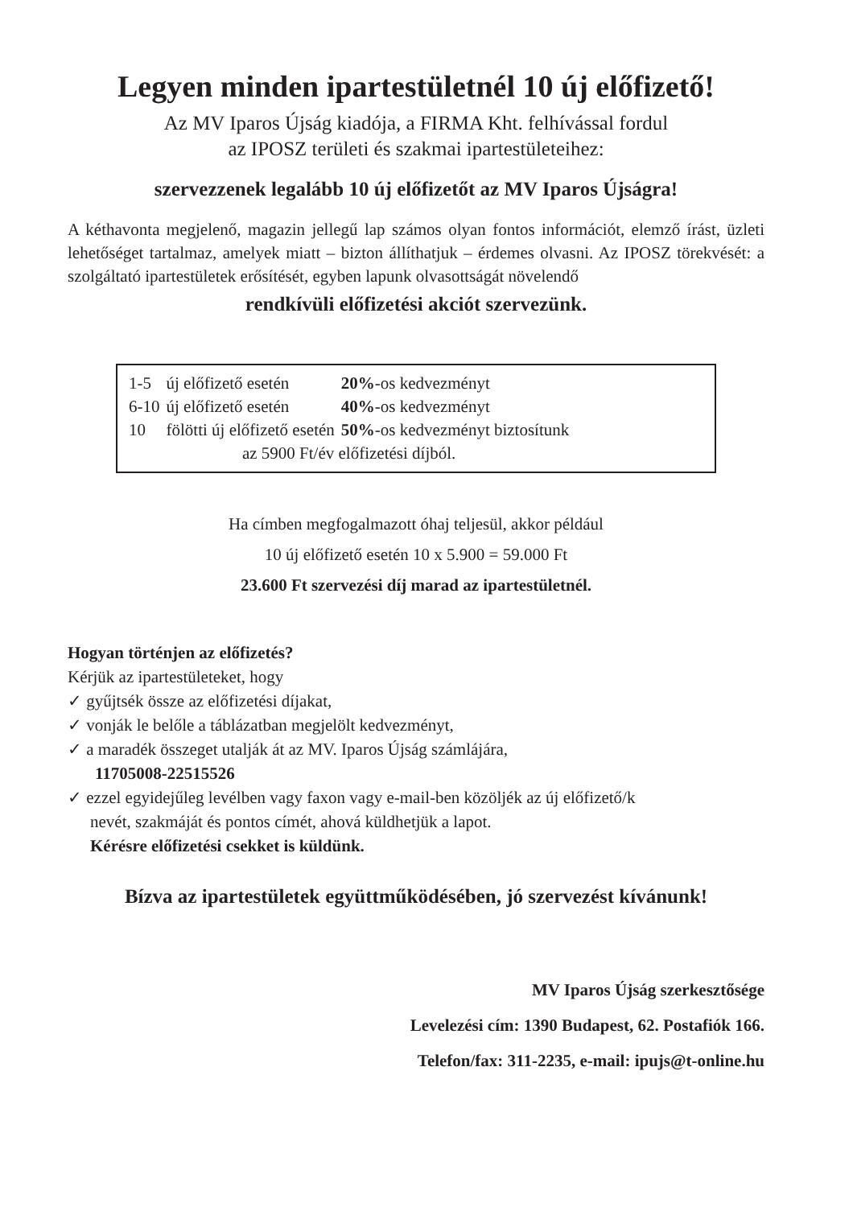Legyen minden ipartestületnél 10 új előfizető!
Az MV Iparos Újság kiadója, a FIRMA Kht. felhívással fordul
az IPOSZ területi és szakmai ipartestületeihez:
szervezzenek legalább 10 új előfizetőt az MV Iparos Újságra!
A kéthavonta megjelenő, magazin jellegű lap számos olyan fontos információt, elemző írást, üzleti lehetőséget tartalmaz, amelyek miatt – bizton állíthatjuk – érdemes olvasni. Az IPOSZ törekvését: a szolgáltató ipartestületek erősítését, egyben lapunk olvasottságát növelendő
rendkívüli előfizetési akciót szervezünk.
| 1-5 | új előfizető esetén | 20% -os kedvezményt |
| 6-10 | új előfizető esetén | 40% -os kedvezményt |
| 10 | fölötti új előfizető esetén | 50% -os kedvezményt biztosítunk |
| az 5900 Ft/év előfizetési díjból. | | |
Ha címben megfogalmazott óhaj teljesül, akkor például
10 új előfizető esetén 10 x 5.900 = 59.000 Ft
23.600 Ft szervezési díj marad az ipartestületnél.
Hogyan történjen az előfizetés?
Kérjük az ipartestületeket, hogy
✓ gyűjtsék össze az előfizetési díjakat,
✓ vonják le belőle a táblázatban megjelölt kedvezményt,
✓ a maradék összeget utalják át az MV. Iparos Újság számlájára,
11705008-22515526
✓ ezzel egyidejűleg levélben vagy faxon vagy e-mail-ben közöljék az új előfizető/k
nevét, szakmáját és pontos címét, ahová küldhetjük a lapot.
Kérésre előfizetési csekket is küldünk.
Bízva az ipartestületek együttműködésében, jó szervezést kívánunk!
MV Iparos Újság szerkesztősége
Levelezési cím: 1390 Budapest, 62. Postafiók 166.
Telefon/fax: 311-2235, e-mail: ipujs@t-online.hu